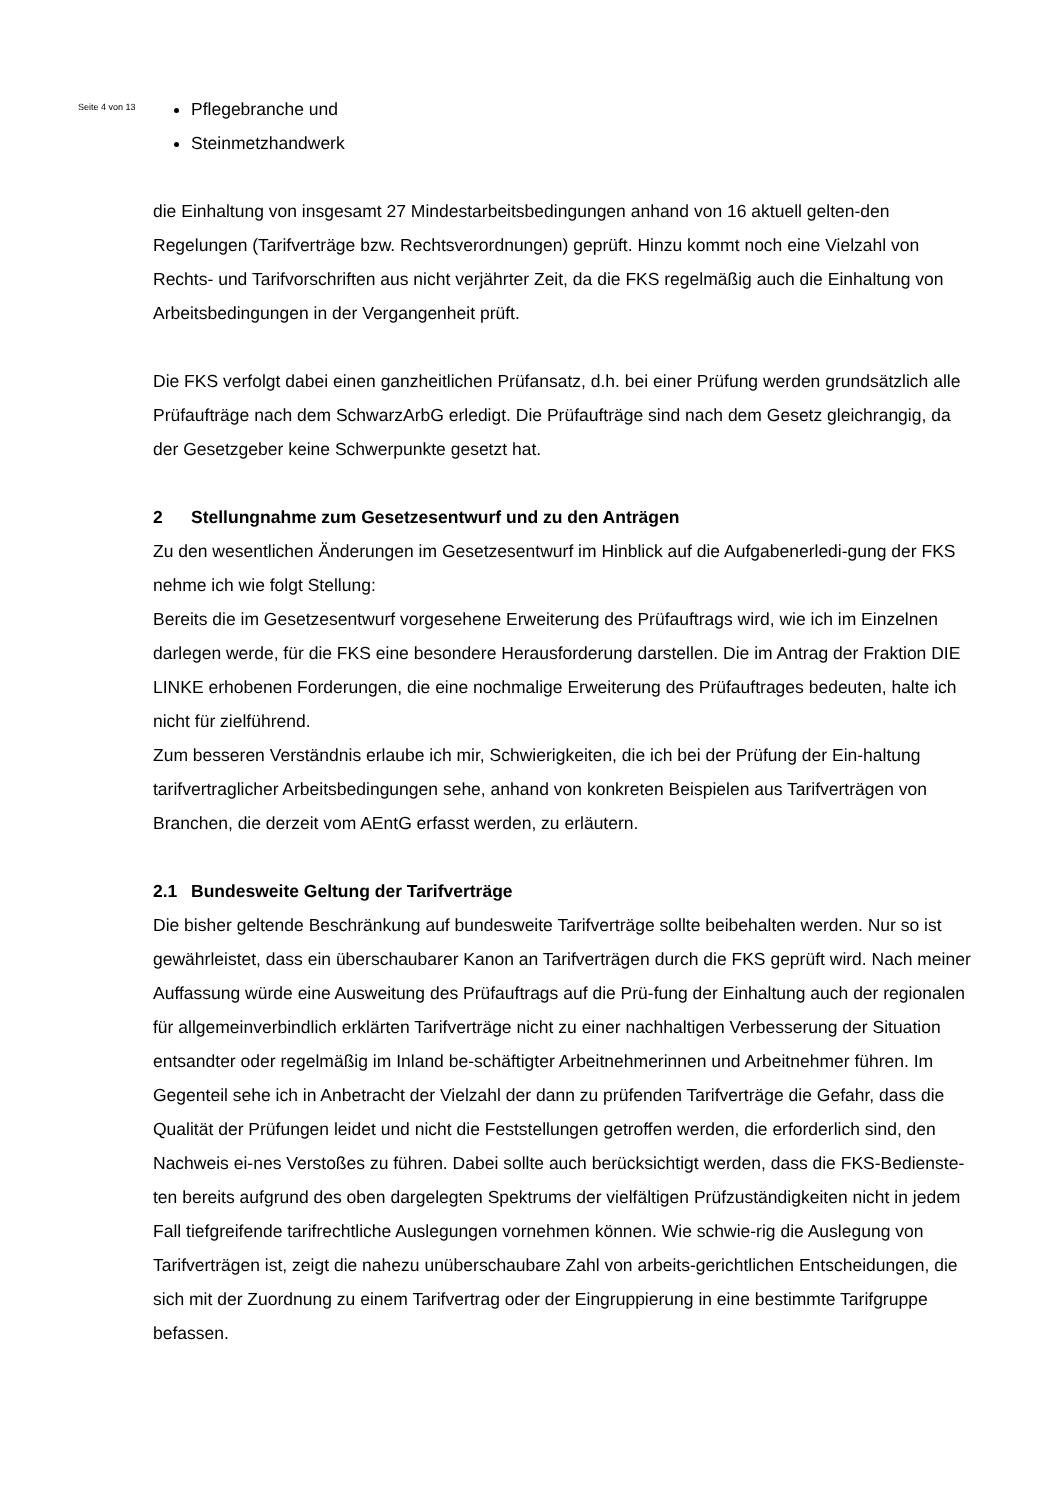Seite 4 von 13
Pflegebranche und
Steinmetzhandwerk
die Einhaltung von insgesamt 27 Mindestarbeitsbedingungen anhand von 16 aktuell gelten-den Regelungen (Tarifverträge bzw. Rechtsverordnungen) geprüft. Hinzu kommt noch eine Vielzahl von Rechts- und Tarifvorschriften aus nicht verjährter Zeit, da die FKS regelmäßig auch die Einhaltung von Arbeitsbedingungen in der Vergangenheit prüft.
Die FKS verfolgt dabei einen ganzheitlichen Prüfansatz, d.h. bei einer Prüfung werden grundsätzlich alle Prüfaufträge nach dem SchwarzArbG erledigt. Die Prüfaufträge sind nach dem Gesetz gleichrangig, da der Gesetzgeber keine Schwerpunkte gesetzt hat.
2 Stellungnahme zum Gesetzesentwurf und zu den Anträgen
Zu den wesentlichen Änderungen im Gesetzesentwurf im Hinblick auf die Aufgabenerledi-gung der FKS nehme ich wie folgt Stellung:
Bereits die im Gesetzesentwurf vorgesehene Erweiterung des Prüfauftrags wird, wie ich im Einzelnen darlegen werde, für die FKS eine besondere Herausforderung darstellen. Die im Antrag der Fraktion DIE LINKE erhobenen Forderungen, die eine nochmalige Erweiterung des Prüfauftrages bedeuten, halte ich nicht für zielführend.
Zum besseren Verständnis erlaube ich mir, Schwierigkeiten, die ich bei der Prüfung der Ein-haltung tarifvertraglicher Arbeitsbedingungen sehe, anhand von konkreten Beispielen aus Tarifverträgen von Branchen, die derzeit vom AEntG erfasst werden, zu erläutern.
2.1 Bundesweite Geltung der Tarifverträge
Die bisher geltende Beschränkung auf bundesweite Tarifverträge sollte beibehalten werden. Nur so ist gewährleistet, dass ein überschaubarer Kanon an Tarifverträgen durch die FKS geprüft wird. Nach meiner Auffassung würde eine Ausweitung des Prüfauftrags auf die Prü-fung der Einhaltung auch der regionalen für allgemeinverbindlich erklärten Tarifverträge nicht zu einer nachhaltigen Verbesserung der Situation entsandter oder regelmäßig im Inland be-schäftigter Arbeitnehmerinnen und Arbeitnehmer führen. Im Gegenteil sehe ich in Anbetracht der Vielzahl der dann zu prüfenden Tarifverträge die Gefahr, dass die Qualität der Prüfungen leidet und nicht die Feststellungen getroffen werden, die erforderlich sind, den Nachweis ei-nes Verstoßes zu führen. Dabei sollte auch berücksichtigt werden, dass die FKS-Bedienste-ten bereits aufgrund des oben dargelegten Spektrums der vielfältigen Prüfzuständigkeiten nicht in jedem Fall tiefgreifende tarifrechtliche Auslegungen vornehmen können. Wie schwie-rig die Auslegung von Tarifverträgen ist, zeigt die nahezu unüberschaubare Zahl von arbeits-gerichtlichen Entscheidungen, die sich mit der Zuordnung zu einem Tarifvertrag oder der Eingruppierung in eine bestimmte Tarifgruppe befassen.